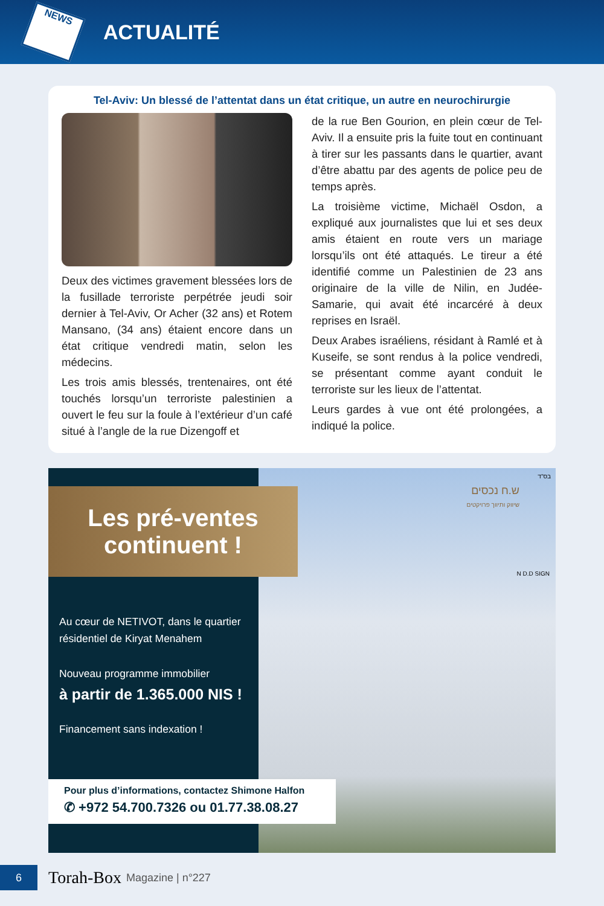NEWS
ACTUALITÉ
Tel-Aviv: Un blessé de l’attentat dans un état critique, un autre en neurochirurgie
Deux des victimes gravement blessées lors de la fusillade terroriste perpétrée jeudi soir dernier à Tel-Aviv, Or Acher (32 ans) et Rotem Mansano, (34 ans) étaient encore dans un état critique vendredi matin, selon les médecins.
Les trois amis blessés, trentenaires, ont été touchés lorsqu’un terroriste palestinien a ouvert le feu sur la foule à l’extérieur d’un café situé à l’angle de la rue Dizengoff et
de la rue Ben Gourion, en plein cœur de Tel-Aviv. Il a ensuite pris la fuite tout en continuant à tirer sur les passants dans le quartier, avant d’être abattu par des agents de police peu de temps après.
La troisième victime, Michaël Osdon, a expliqué aux journalistes que lui et ses deux amis étaient en route vers un mariage lorsqu’ils ont été attaqués. Le tireur a été identifié comme un Palestinien de 23 ans originaire de la ville de Nilin, en Judée-Samarie, qui avait été incarcéré à deux reprises en Israël.
Deux Arabes israéliens, résidant à Ramlé et à Kuseife, se sont rendus à la police vendredi, se présentant comme ayant conduit le terroriste sur les lieux de l’attentat.
Leurs gardes à vue ont été prolongées, a indiqué la police.
Les pré-ventes
continuent !
Au cœur de NETIVOT, dans le quartier résidentiel de Kiryat Menahem
Nouveau programme immobilier
à partir de 1.365.000 NIS !
Financement sans indexation !
בס"ד
ש.ח נכסים
שיווק ותיווך פרויקטים
N D.D SIGN
Pour plus d’informations, contactez Shimone Halfon
✆ +972 54.700.7326 ou 01.77.38.08.27
6
Torah-Box Magazine | n°227